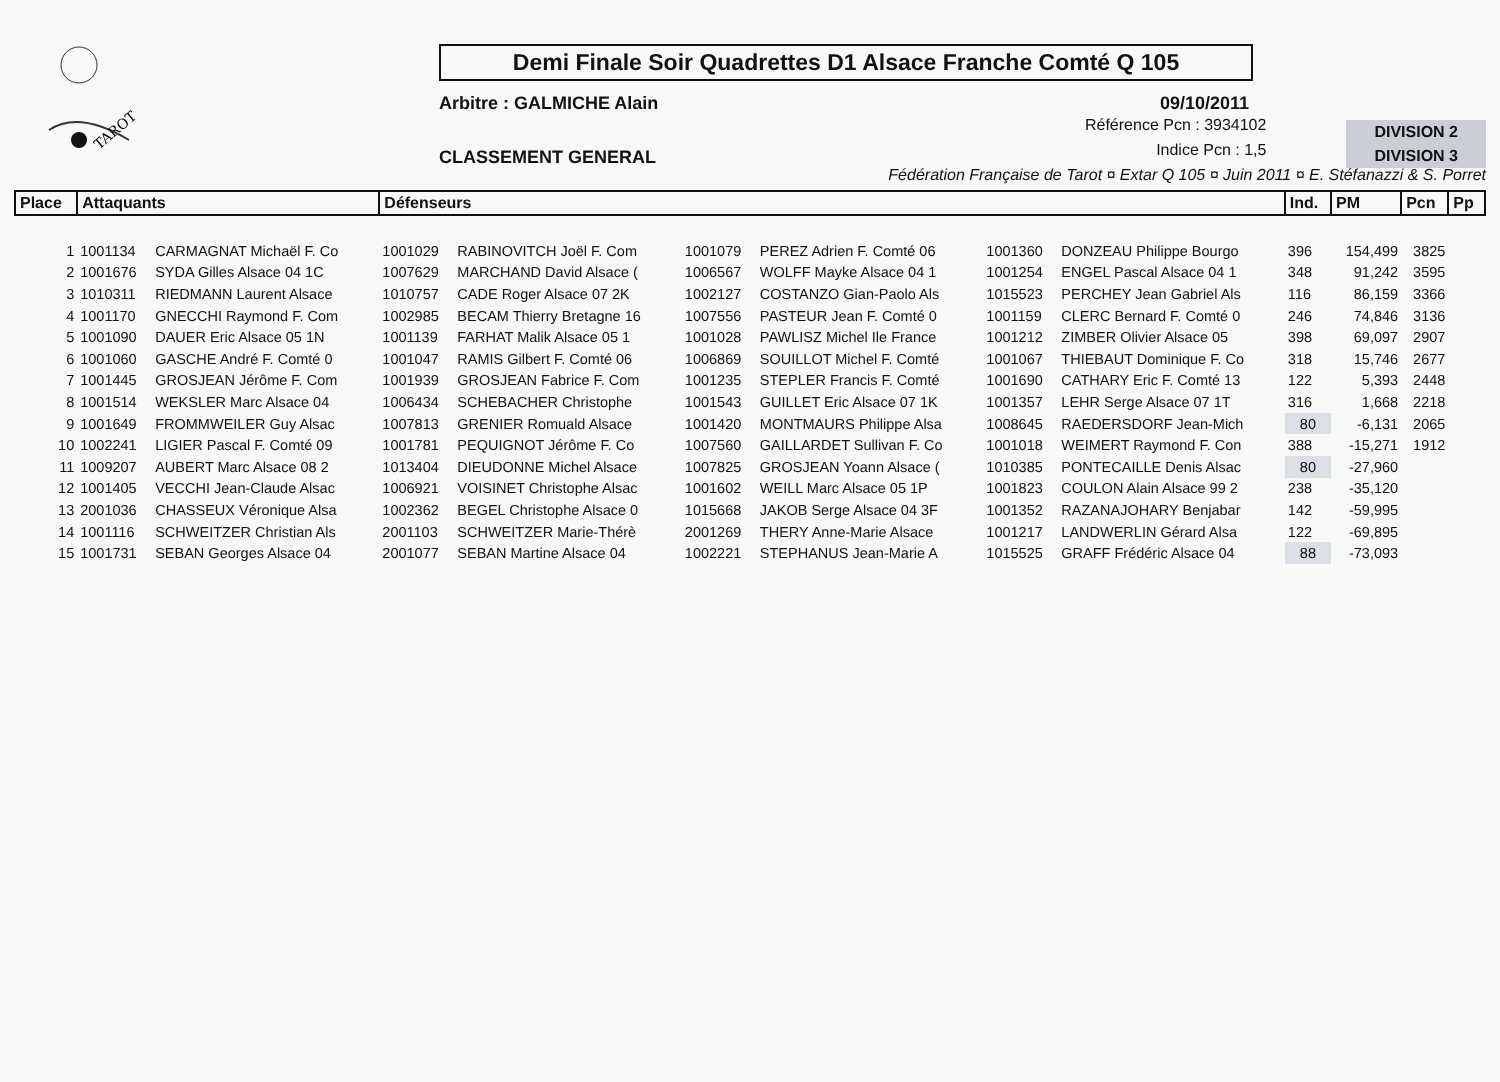TAROT
Demi Finale Soir Quadrettes D1 Alsace Franche Comté Q 105
Arbitre : GALMICHE Alain 09/10/2011
CLASSEMENT GENERAL
Référence Pcn : 3934102
Indice Pcn : 1,5
DIVISION 2
DIVISION 3
Fédération Française de Tarot ¤ Extar Q 105 ¤ Juin 2011 ¤ E. Stéfanazzi & S. Porret
| Place | Attaquants | | Défenseurs | | | | | | Ind. | PM | Pcn | Pp |
| --- | --- | --- | --- | --- | --- | --- | --- | --- | --- | --- | --- | --- |
| 1 | 1001134 | CARMAGNAT Michaël F. Co | 1001029 | RABINOVITCH Joël F. Com | 1001079 | PEREZ Adrien F. Comté 06 | 1001360 | DONZEAU Philippe Bourgo | 396 | 154,499 | 3825 | |
| 2 | 1001676 | SYDA Gilles Alsace 04 1C | 1007629 | MARCHAND David Alsace ( | 1006567 | WOLFF Mayke Alsace 04 1 | 1001254 | ENGEL Pascal Alsace 04 1 | 348 | 91,242 | 3595 | |
| 3 | 1010311 | RIEDMANN Laurent Alsace | 1010757 | CADE Roger Alsace 07 2K | 1002127 | COSTANZO Gian-Paolo Als | 1015523 | PERCHEY Jean Gabriel Als | 116 | 86,159 | 3366 | |
| 4 | 1001170 | GNECCHI Raymond F. Com | 1002985 | BECAM Thierry Bretagne 16 | 1007556 | PASTEUR Jean F. Comté 0 | 1001159 | CLERC Bernard F. Comté 0 | 246 | 74,846 | 3136 | |
| 5 | 1001090 | DAUER Eric Alsace 05 1N | 1001139 | FARHAT Malik Alsace 05 1 | 1001028 | PAWLISZ Michel Ile France | 1001212 | ZIMBER Olivier Alsace 05 | 398 | 69,097 | 2907 | |
| 6 | 1001060 | GASCHE André F. Comté 0 | 1001047 | RAMIS Gilbert F. Comté 06 | 1006869 | SOUILLOT Michel F. Comté | 1001067 | THIEBAUT Dominique F. Co | 318 | 15,746 | 2677 | |
| 7 | 1001445 | GROSJEAN Jérôme F. Com | 1001939 | GROSJEAN Fabrice F. Com | 1001235 | STEPLER Francis F. Comté | 1001690 | CATHARY Eric F. Comté 13 | 122 | 5,393 | 2448 | |
| 8 | 1001514 | WEKSLER Marc Alsace 04 | 1006434 | SCHEBACHER Christophe | 1001543 | GUILLET Eric Alsace 07 1K | 1001357 | LEHR Serge Alsace 07 1T | 316 | 1,668 | 2218 | |
| 9 | 1001649 | FROMMWEILER Guy Alsac | 1007813 | GRENIER Romuald Alsace | 1001420 | MONTMAURS Philippe Alsa | 1008645 | RAEDERSDORF Jean-Mich | 80 | -6,131 | 2065 | |
| 10 | 1002241 | LIGIER Pascal F. Comté 09 | 1001781 | PEQUIGNOT Jérôme F. Co | 1007560 | GAILLARDET Sullivan F. Co | 1001018 | WEIMERT Raymond F. Con | 388 | -15,271 | 1912 | |
| 11 | 1009207 | AUBERT Marc Alsace 08 2 | 1013404 | DIEUDONNE Michel Alsace | 1007825 | GROSJEAN Yoann Alsace ( | 1010385 | PONTECAILLE Denis Alsac | 80 | -27,960 | | |
| 12 | 1001405 | VECCHI Jean-Claude Alsac | 1006921 | VOISINET Christophe Alsac | 1001602 | WEILL Marc Alsace 05 1P | 1001823 | COULON Alain Alsace 99 2 | 238 | -35,120 | | |
| 13 | 2001036 | CHASSEUX Véronique Alsa | 1002362 | BEGEL Christophe Alsace 0 | 1015668 | JAKOB Serge Alsace 04 3F | 1001352 | RAZANAJOHARY Benjabar | 142 | -59,995 | | |
| 14 | 1001116 | SCHWEITZER Christian Als | 2001103 | SCHWEITZER Marie-Thérè | 2001269 | THERY Anne-Marie Alsace | 1001217 | LANDWERLIN Gérard Alsa | 122 | -69,895 | | |
| 15 | 1001731 | SEBAN Georges Alsace 04 | 2001077 | SEBAN Martine Alsace 04 | 1002221 | STEPHANUS Jean-Marie A | 1015525 | GRAFF Frédéric Alsace 04 | 88 | -73,093 | | |